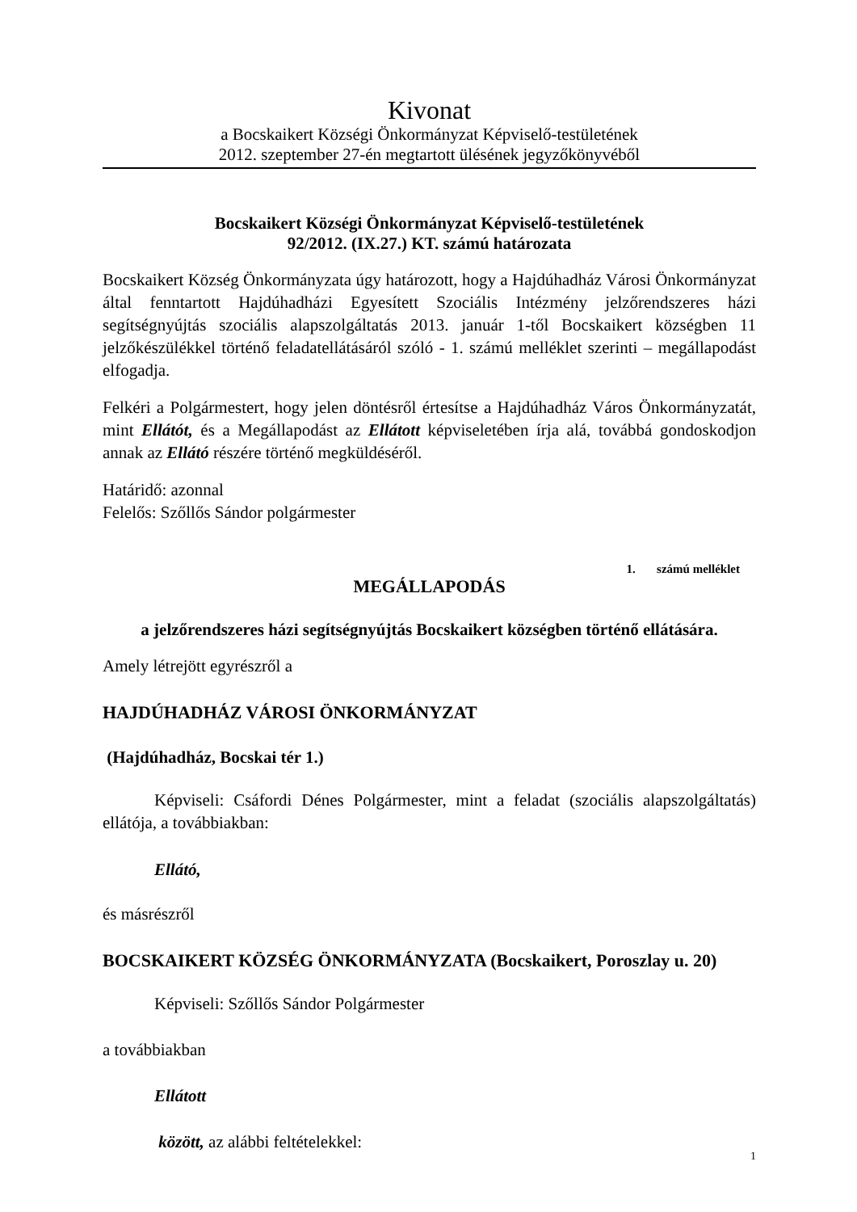Kivonat
a Bocskaikert Községi Önkormányzat Képviselő-testületének
2012. szeptember 27-én megtartott ülésének jegyzőkönyvéből
Bocskaikert Községi Önkormányzat Képviselő-testületének
92/2012. (IX.27.) KT. számú határozata
Bocskaikert Község Önkormányzata úgy határozott, hogy a Hajdúhadház Városi Önkormányzat által fenntartott Hajdúhadházi Egyesített Szociális Intézmény jelzőrendszeres házi segítségnyújtás szociális alapszolgáltatás 2013. január 1-től Bocskaikert községben 11 jelzőkészülékkel történő feladatellátásáról szóló - 1. számú melléklet szerinti – megállapodást elfogadja.
Felkéri a Polgármestert, hogy jelen döntésről értesítse a Hajdúhadház Város Önkormányzatát, mint Ellátót, és a Megállapodást az Ellátott képviseletében írja alá, továbbá gondoskodjon annak az Ellátó részére történő megküldéséről.
Határidő: azonnal
Felelős: Szőllős Sándor polgármester
1. számú melléklet
MEGÁLLAPODÁS
a jelzőrendszeres házi segítségnyújtás Bocskaikert községben történő ellátására.
Amely létrejött egyrészről a
HAJDÚHADHÁZ VÁROSI ÖNKORMÁNYZAT
(Hajdúhadház, Bocskai tér 1.)
Képviseli: Csáfordi Dénes Polgármester, mint a feladat (szociális alapszolgáltatás) ellátója, a továbbiakban:
Ellátó,
és másrészről
BOCSKAIKERT KÖZSÉG ÖNKORMÁNYZATA (Bocskaikert, Poroszlay u. 20)
Képviseli: Szőllős Sándor Polgármester
a továbbiakban
Ellátott
között, az alábbi feltételekkel:
1